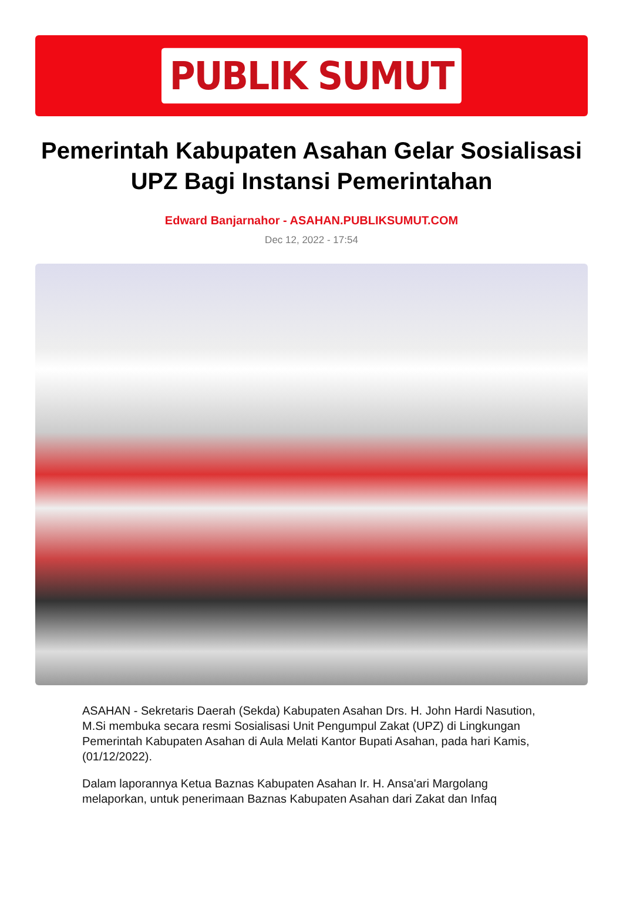PUBLIK SUMUT
Pemerintah Kabupaten Asahan Gelar Sosialisasi UPZ Bagi Instansi Pemerintahan
Edward Banjarnahor - ASAHAN.PUBLIKSUMUT.COM
Dec 12, 2022 - 17:54
ASAHAN - Sekretaris Daerah (Sekda) Kabupaten Asahan Drs. H. John Hardi Nasution, M.Si membuka secara resmi Sosialisasi Unit Pengumpul Zakat (UPZ) di Lingkungan Pemerintah Kabupaten Asahan di Aula Melati Kantor Bupati Asahan, pada hari Kamis, (01/12/2022).
Dalam laporannya Ketua Baznas Kabupaten Asahan Ir. H. Ansa'ari Margolang melaporkan, untuk penerimaan Baznas Kabupaten Asahan dari Zakat dan Infaq